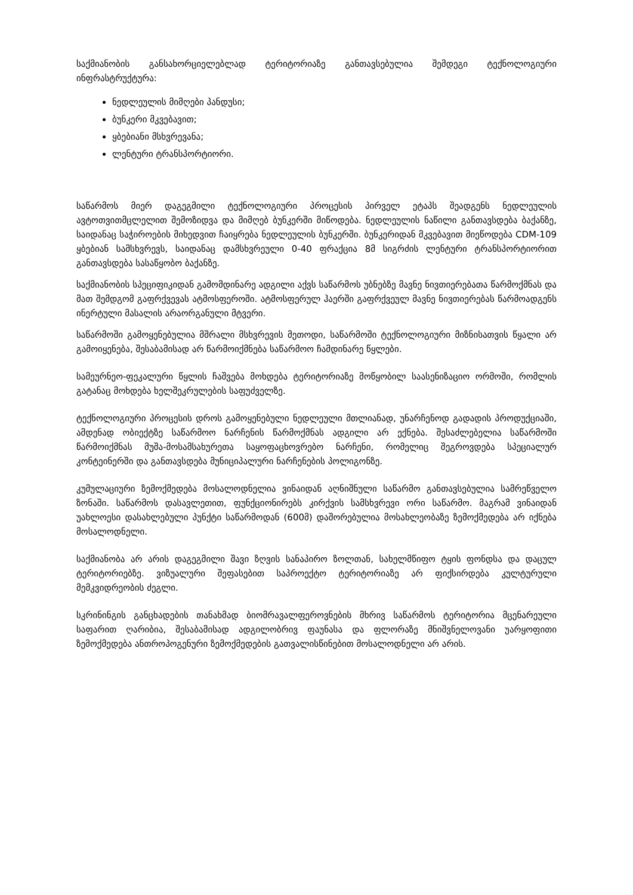საქმიანობის განსახორციელებლად ტერიტორიაზე განთავსებულია შემდეგი ტექნოლოგიური ინფრასტრუქტურა:
ნედლეულის მიმღები პანდუსი;
ბუნკერი მკვებავით;
ყბებიანი მსხვრევანა;
ლენტური ტრანსპორტიორი.
საწარმოს მიერ დაგეგმილი ტექნოლოგიური პროცესის პირველ ეტაპს შეადგენს ნედლეულის ავტოთვითმცლელით შემოზიდვა და მიმღებ ბუნკერში მიწოდება. ნედლეულის ნაწილი განთავსდება ბაქანზე, საიდანაც საჭიროების მიხედვით ჩაიყრება ნედლეულის ბუნკერში. ბუნკერიდან მკვებავით მიეწოდება CDM-109 ყბებიან სამსხვრევს, საიდანაც დამსხვრეული 0-40 ფრაქცია 8მ სიგრძის ლენტური ტრანსპორტიორით განთავსდება სასაწყობო ბაქანზე.
საქმიანობის სპეციფიკიდან გამომდინარე ადგილი აქვს საწარმოს უბნებზე მავნე ნივთიერებათა წარმოქმნას და მათ შემდგომ გაფრქვევას ატმოსფეროში. ატმოსფერულ ჰაერში გაფრქვეულ მავნე ნივთიერებას წარმოადგენს ინერტული მასალის არაორგანული მტვერი.
საწარმოში გამოყენებულია მშრალი მსხვრევის მეთოდი, საწარმოში ტექნოლოგიური მიზნისათვის წყალი არ გამოიყენება, შესაბამისად არ წარმოიქმნება საწარმოო ჩამდინარე წყლები.
სამეურნეო-ფეკალური წყლის ჩაშვება მოხდება ტერიტორიაზე მოწყობილ საასენიზაციო ორმოში, რომლის გატანაც მოხდება ხელშეკრულების საფუძველზე.
ტექნოლოგიური პროცესის დროს გამოყენებული ნედლეული მთლიანად, უნარჩენოდ გადადის პროდუქციაში, ამდენად ობიექტზე საწარმოო ნარჩენის წარმოქმნას ადგილი არ ექნება. შესაძლებელია საწარმოში წარმოიქმნას მუშა-მოსამსახურეთა საყოფაცხოვრებო ნარჩენი, რომელიც შეგროვდება სპეციალურ კონტეინერში და განთავსდება მუნიციპალური ნარჩენების პოლიგონზე.
კუმულაციური ზემოქმედება მოსალოდნელია ვინაიდან აღნიშნული საწარმო განთავსებულია სამრეწველო ზონაში. საწარმოს დასავლეთით, ფუნქციონირებს კირქვის სამსხვრევი ორი საწარმო. მაგრამ ვინაიდან უახლოესი დასახლებული პუნქტი საწარმოდან (600მ) დაშორებულია მოსახლეობაზე ზემოქმედება არ იქნება მოსალოდნელი.
საქმიანობა არ არის დაგეგმილი შავი ზღვის სანაპირო ზოლთან, სახელმწიფო ტყის ფონდსა და დაცულ ტერიტორიებზე. ვიზუალური შეფასებით საპროექტო ტერიტორიაზე არ ფიქსირდება კულტურული მემკვიდრეობის ძეგლი.
სკრინინგის განცხადების თანახმად ბიომრავალფეროვნების მხრივ საწარმოს ტერიტორია მცენარეული საფარით ღარიბია, შესაბამისად ადგილობრივ ფაუნასა და ფლორაზე მნიშვნელოვანი უარყოფითი ზემოქმედება ანთროპოგენური ზემოქმედების გათვალისწინებით მოსალოდნელი არ არის.